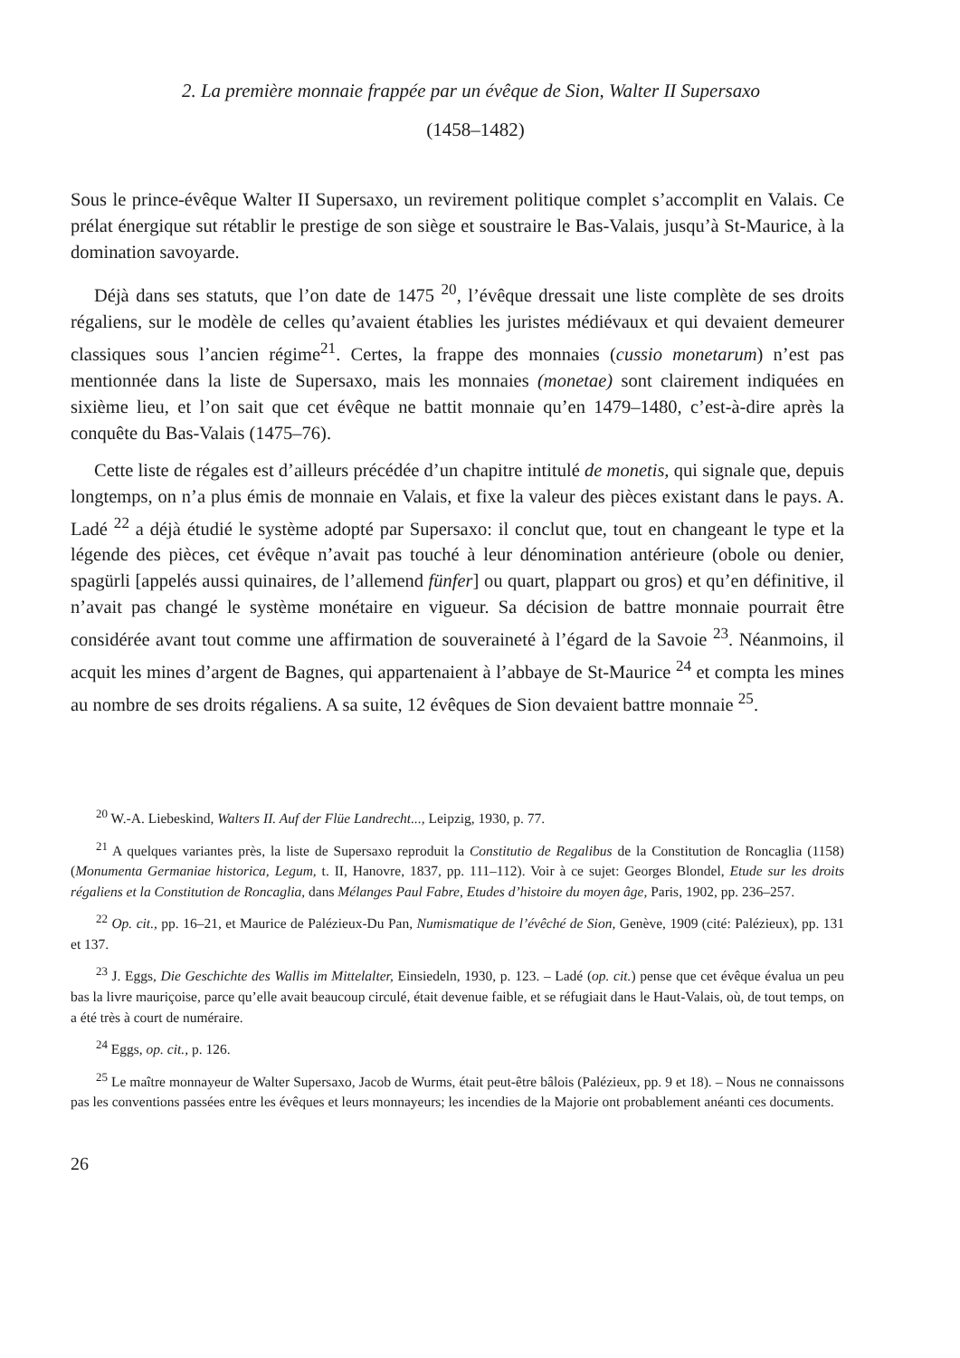2. La première monnaie frappée par un évêque de Sion, Walter II Supersaxo
(1458–1482)
Sous le prince-évêque Walter II Supersaxo, un revirement politique complet s’accomplit en Valais. Ce prélat énergique sut rétablir le prestige de son siège et soustraire le Bas-Valais, jusqu’à St-Maurice, à la domination savoyarde.
Déjà dans ses statuts, que l’on date de 1475 <sup>20</sup>, l’évêque dressait une liste complète de ses droits régaliens, sur le modèle de celles qu’avaient établies les juristes médiévaux et qui devaient demeurer classiques sous l’ancien régime<sup>21</sup>. Certes, la frappe des monnaies (cussio monetarum) n’est pas mentionnée dans la liste de Supersaxo, mais les monnaies (monetae) sont clairement indiquées en sixième lieu, et l’on sait que cet évêque ne battit monnaie qu’en 1479–1480, c’est-à-dire après la conquête du Bas-Valais (1475–76).
Cette liste de régales est d’ailleurs précédée d’un chapitre intitulé de monetis, qui signale que, depuis longtemps, on n’a plus émis de monnaie en Valais, et fixe la valeur des pièces existant dans le pays. A. Ladé <sup>22</sup> a déjà étudié le système adopté par Supersaxo: il conclut que, tout en changeant le type et la légende des pièces, cet évêque n’avait pas touché à leur dénomination antérieure (obole ou denier, spagürli [appelés aussi quinaires, de l’allemend fünfer] ou quart, plappart ou gros) et qu’en définitive, il n’avait pas changé le système monétaire en vigueur. Sa décision de battre monnaie pourrait être considérée avant tout comme une affirmation de souveraineté à l’égard de la Savoie <sup>23</sup>. Néanmoins, il acquit les mines d’argent de Bagnes, qui appartenaient à l’abbaye de St-Maurice <sup>24</sup> et compta les mines au nombre de ses droits régaliens. A sa suite, 12 évêques de Sion devaient battre monnaie <sup>25</sup>.
<sup>20</sup> W.-A. Liebeskind, Walters II. Auf der Flüe Landrecht..., Leipzig, 1930, p. 77.
<sup>21</sup> A quelques variantes près, la liste de Supersaxo reproduit la Constitutio de Regalibus de la Constitution de Roncaglia (1158) (Monumenta Germaniae historica, Legum, t. II, Hanovre, 1837, pp. 111–112). Voir à ce sujet: Georges Blondel, Etude sur les droits régaliens et la Constitution de Roncaglia, dans Mélanges Paul Fabre, Etudes d’histoire du moyen âge, Paris, 1902, pp. 236–257.
<sup>22</sup> Op. cit., pp. 16–21, et Maurice de Palézieux-Du Pan, Numismatique de l’évêché de Sion, Genève, 1909 (cité: Palézieux), pp. 131 et 137.
<sup>23</sup> J. Eggs, Die Geschichte des Wallis im Mittelalter, Einsiedeln, 1930, p. 123. – Ladé (op. cit.) pense que cet évêque évalua un peu bas la livre mauriçoise, parce qu’elle avait beaucoup circulé, était devenue faible, et se réfugiait dans le Haut-Valais, où, de tout temps, on a été très à court de numéraire.
<sup>24</sup> Eggs, op. cit., p. 126.
<sup>25</sup> Le maître monnayeur de Walter Supersaxo, Jacob de Wurms, était peut-être bâlois (Palézieux, pp. 9 et 18). – Nous ne connaissons pas les conventions passées entre les évêques et leurs monnayeurs; les incendies de la Majorie ont probablement anéanti ces documents.
26